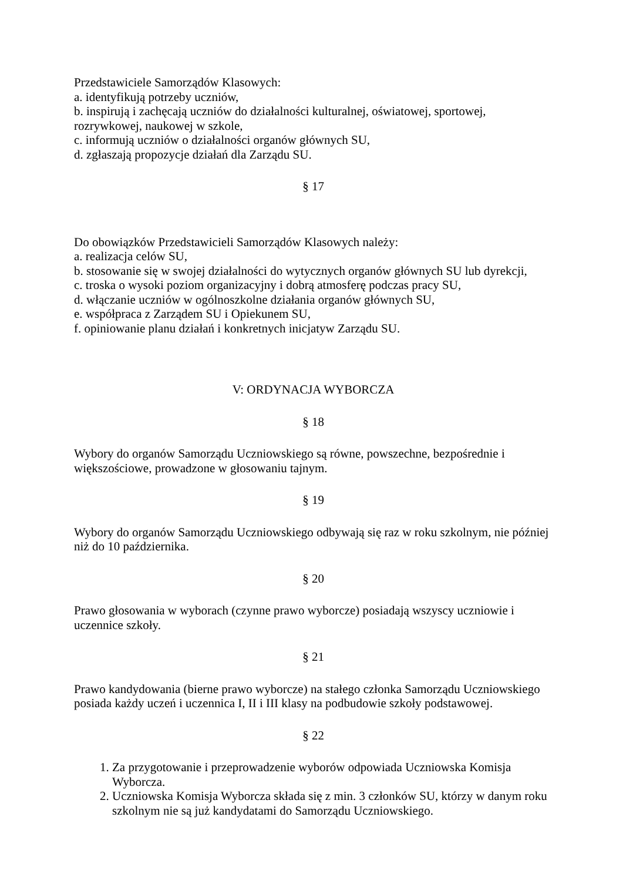Przedstawiciele Samorządów Klasowych:
a. identyfikują potrzeby uczniów,
b. inspirują i zachęcają uczniów do działalności kulturalnej, oświatowej, sportowej, rozrywkowej, naukowej w szkole,
c. informują uczniów o działalności organów głównych SU,
d. zgłaszają propozycje działań dla Zarządu SU.
§ 17
Do obowiązków Przedstawicieli Samorządów Klasowych należy:
a. realizacja celów SU,
b. stosowanie się w swojej działalności do wytycznych organów głównych SU lub dyrekcji,
c. troska o wysoki poziom organizacyjny i dobrą atmosferę podczas pracy SU,
d. włączanie uczniów w ogólnoszkolne działania organów głównych SU,
e. współpraca z Zarządem SU i Opiekunem SU,
f. opiniowanie planu działań i konkretnych inicjatyw Zarządu SU.
V: ORDYNACJA WYBORCZA
§ 18
Wybory do organów Samorządu Uczniowskiego są równe, powszechne, bezpośrednie i większościowe, prowadzone w głosowaniu tajnym.
§ 19
Wybory do organów Samorządu Uczniowskiego odbywają się raz w roku szkolnym, nie później niż do 10 października.
§ 20
Prawo głosowania w wyborach (czynne prawo wyborcze) posiadają wszyscy uczniowie i uczennice szkoły.
§ 21
Prawo kandydowania (bierne prawo wyborcze) na stałego członka Samorządu Uczniowskiego posiada każdy uczeń i uczennica I, II i III klasy na podbudowie szkoły podstawowej.
§ 22
1. Za przygotowanie i przeprowadzenie wyborów odpowiada Uczniowska Komisja Wyborcza.
2. Uczniowska Komisja Wyborcza składa się z min. 3 członków SU, którzy w danym roku szkolnym nie są już kandydatami do Samorządu Uczniowskiego.